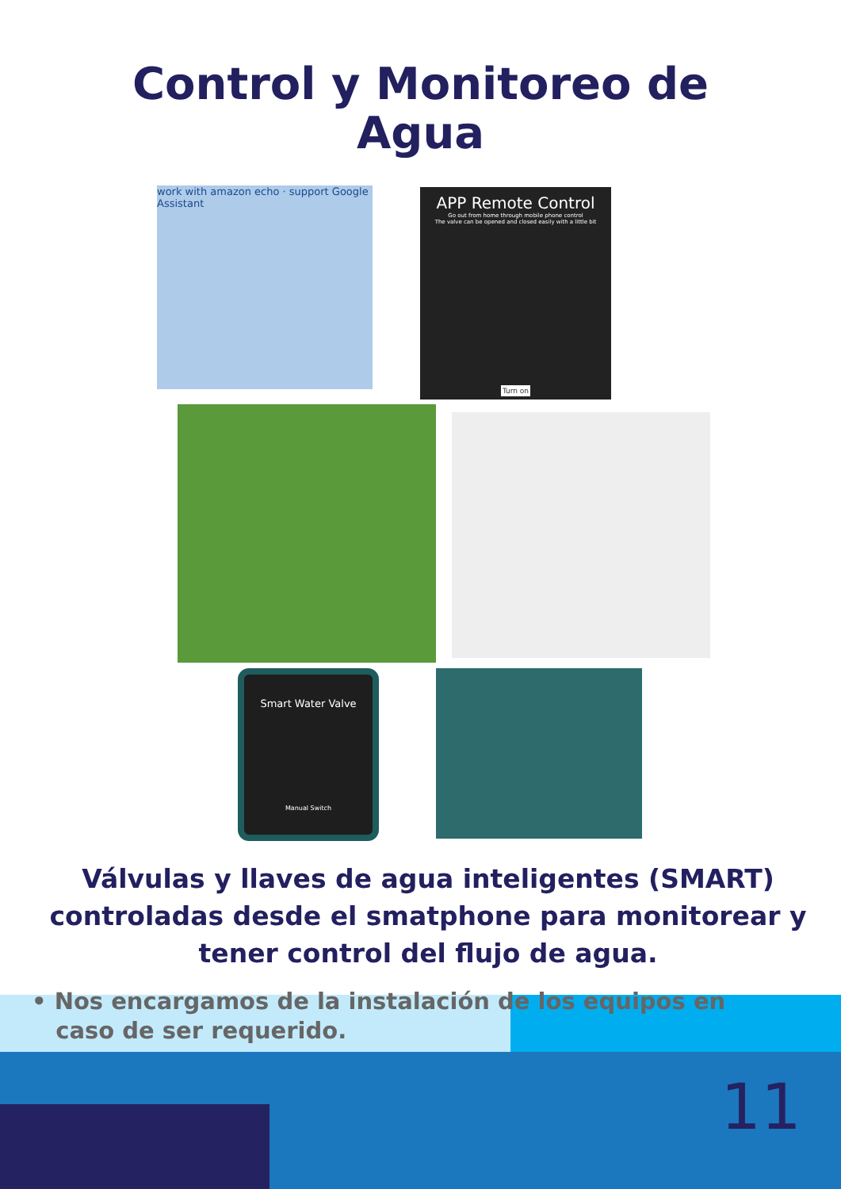Control y Monitoreo de
Agua
work with amazon echo · support Google Assistant
APP Remote Control
Go out from home through mobile phone control
The valve can be opened and closed easily with a little bit
Turn on
Smart Water Valve
Manual Switch
Válvulas y llaves de agua inteligentes (SMART) controladas desde el smatphone para monitorear y tener control del flujo de agua.
• Nos encargamos de la instalación de los equipos en
caso de ser requerido.
11